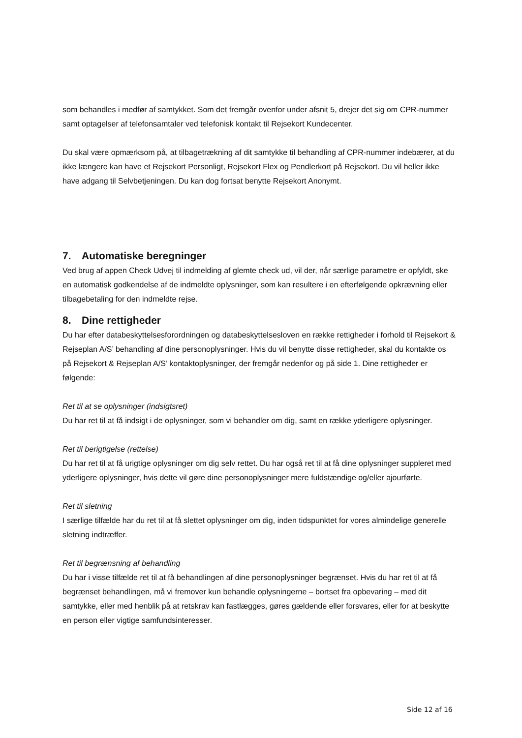som behandles i medfør af samtykket. Som det fremgår ovenfor under afsnit 5, drejer det sig om CPR-nummer samt optagelser af telefonsamtaler ved telefonisk kontakt til Rejsekort Kundecenter.
Du skal være opmærksom på, at tilbagetrækning af dit samtykke til behandling af CPR-nummer indebærer, at du ikke længere kan have et Rejsekort Personligt, Rejsekort Flex og Pendlerkort på Rejsekort. Du vil heller ikke have adgang til Selvbetjeningen. Du kan dog fortsat benytte Rejsekort Anonymt.
7. Automatiske beregninger
Ved brug af appen Check Udvej til indmelding af glemte check ud, vil der, når særlige parametre er opfyldt, ske en automatisk godkendelse af de indmeldte oplysninger, som kan resultere i en efterfølgende opkrævning eller tilbagebetaling for den indmeldte rejse.
8. Dine rettigheder
Du har efter databeskyttelsesforordningen og databeskyttelsesloven en række rettigheder i forhold til Rejsekort & Rejseplan A/S’ behandling af dine personoplysninger. Hvis du vil benytte disse rettigheder, skal du kontakte os på Rejsekort & Rejseplan A/S’ kontaktoplysninger, der fremgår nedenfor og på side 1. Dine rettigheder er følgende:
Ret til at se oplysninger (indsigtsret)
Du har ret til at få indsigt i de oplysninger, som vi behandler om dig, samt en række yderligere oplysninger.
Ret til berigtigelse (rettelse)
Du har ret til at få urigtige oplysninger om dig selv rettet. Du har også ret til at få dine oplysninger suppleret med yderligere oplysninger, hvis dette vil gøre dine personoplysninger mere fuldstændige og/eller ajourførte.
Ret til sletning
I særlige tilfælde har du ret til at få slettet oplysninger om dig, inden tidspunktet for vores almindelige generelle sletning indtræffer.
Ret til begrænsning af behandling
Du har i visse tilfælde ret til at få behandlingen af dine personoplysninger begrænset. Hvis du har ret til at få begrænset behandlingen, må vi fremover kun behandle oplysningerne – bortset fra opbevaring – med dit samtykke, eller med henblik på at retskrav kan fastlægges, gøres gældende eller forsvares, eller for at beskytte en person eller vigtige samfundsinteresser.
Side 12 af 16